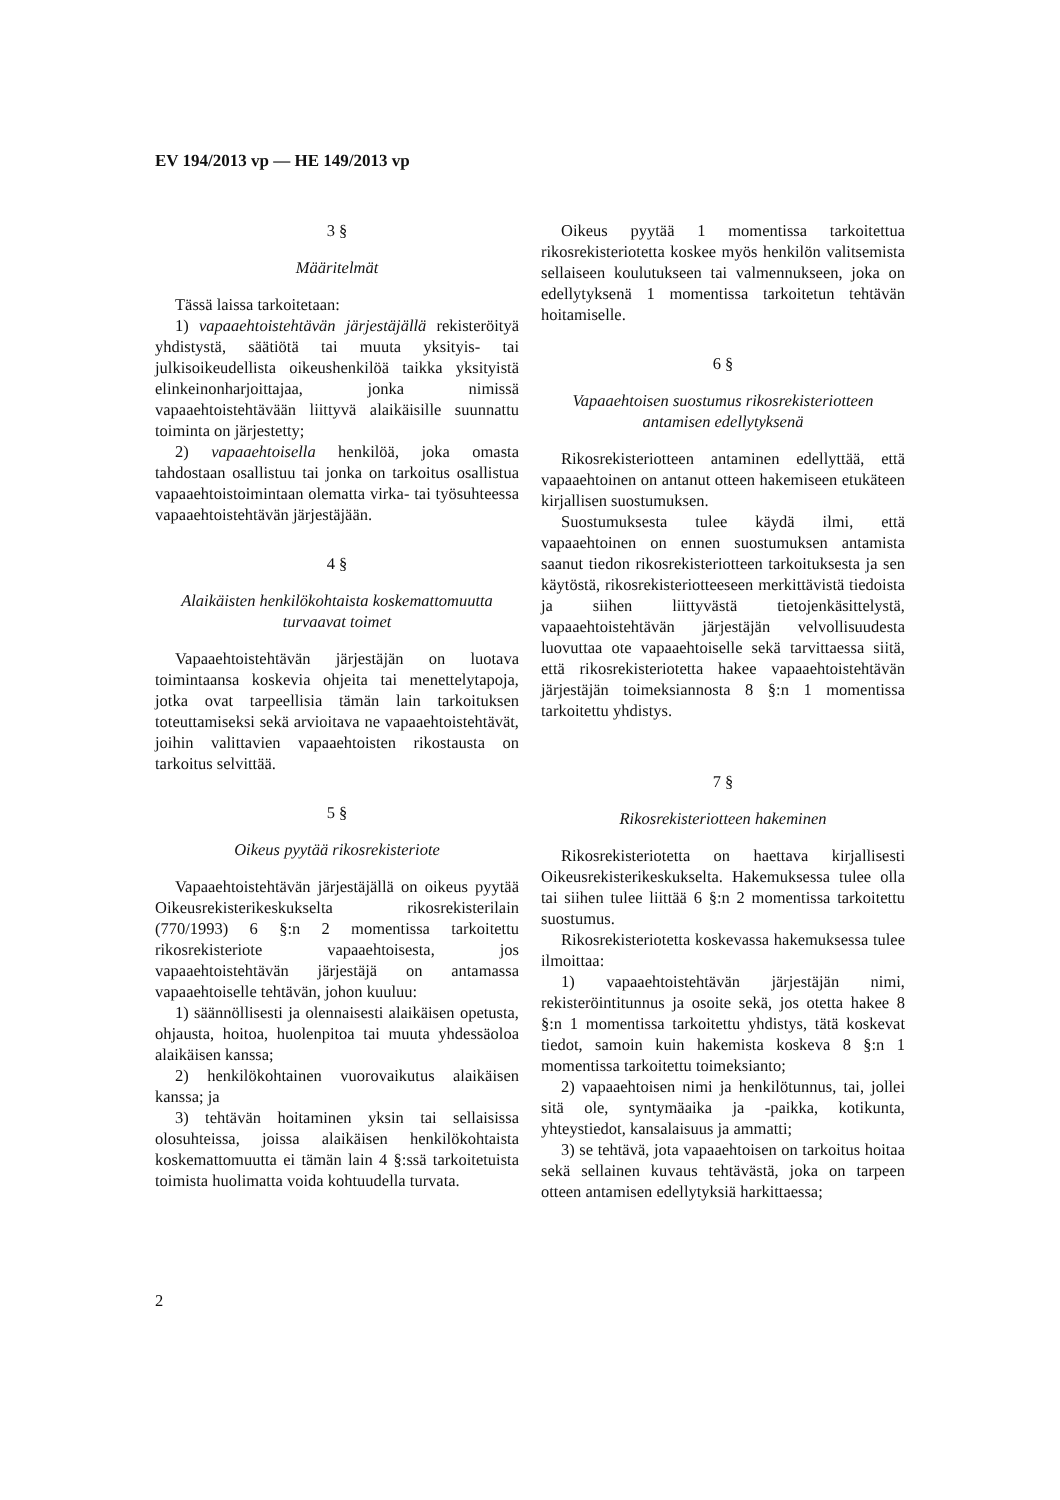EV 194/2013 vp — HE 149/2013 vp
3 §
Määritelmät
Tässä laissa tarkoitetaan:
1) vapaaehtoistehtävän järjestäjällä rekisteröityä yhdistystä, säätiötä tai muuta yksityis- tai julkisoikeudellista oikeushenkilöä taikka yksityistä elinkeinonharjoittajaa, jonka nimissä vapaaehtoistehtävään liittyvä alaikäisille suunnattu toiminta on järjestetty;
2) vapaaehtoisella henkilöä, joka omasta tahdostaan osallistuu tai jonka on tarkoitus osallistua vapaaehtoistoimintaan olematta virka- tai työsuhteessa vapaaehtoistehtävän järjestäjään.
4 §
Alaikäisten henkilökohtaista koskemattomuutta turvaavat toimet
Vapaaehtoistehtävän järjestäjän on luotava toimintaansa koskevia ohjeita tai menettelytapoja, jotka ovat tarpeellisia tämän lain tarkoituksen toteuttamiseksi sekä arvioitava ne vapaaehtoistehtävät, joihin valittavien vapaaehtoisten rikostausta on tarkoitus selvittää.
5 §
Oikeus pyytää rikosrekisteriote
Vapaaehtoistehtävän järjestäjällä on oikeus pyytää Oikeusrekisterikeskukselta rikosrekisterilain (770/1993) 6 §:n 2 momentissa tarkoitettu rikosrekisteriote vapaaehtoisesta, jos vapaaehtoistehtävän järjestäjä on antamassa vapaaehtoiselle tehtävän, johon kuuluu:
1) säännöllisesti ja olennaisesti alaikäisen opetusta, ohjausta, hoitoa, huolenpitoa tai muuta yhdessäoloa alaikäisen kanssa;
2) henkilökohtainen vuorovaikutus alaikäisen kanssa; ja
3) tehtävän hoitaminen yksin tai sellaisissa olosuhteissa, joissa alaikäisen henkilökohtaista koskemattomuutta ei tämän lain 4 §:ssä tarkoitetuista toimista huolimatta voida kohtuudella turvata.
Oikeus pyytää 1 momentissa tarkoitettua rikosrekisteriotetta koskee myös henkilön valitsemista sellaiseen koulutukseen tai valmennukseen, joka on edellytyksenä 1 momentissa tarkoitetun tehtävän hoitamiselle.
6 §
Vapaaehtoisen suostumus rikosrekisteriotteen antamisen edellytyksenä
Rikosrekisteriotteen antaminen edellyttää, että vapaaehtoinen on antanut otteen hakemiseen etukäteen kirjallisen suostumuksen.
Suostumuksesta tulee käydä ilmi, että vapaaehtoinen on ennen suostumuksen antamista saanut tiedon rikosrekisteriotteen tarkoituksesta ja sen käytöstä, rikosrekisteriotteeseen merkittävistä tiedoista ja siihen liittyvästä tietojenkäsittelystä, vapaaehtoistehtävän järjestäjän velvollisuudesta luovuttaa ote vapaaehtoiselle sekä tarvittaessa siitä, että rikosrekisteriotetta hakee vapaaehtoistehtävän järjestäjän toimeksiannosta 8 §:n 1 momentissa tarkoitettu yhdistys.
7 §
Rikosrekisteriotteen hakeminen
Rikosrekisteriotetta on haettava kirjallisesti Oikeusrekisterikeskukselta. Hakemuksessa tulee olla tai siihen tulee liittää 6 §:n 2 momentissa tarkoitettu suostumus.
Rikosrekisteriotetta koskevassa hakemuksessa tulee ilmoittaa:
1) vapaaehtoistehtävän järjestäjän nimi, rekisteröintitunnus ja osoite sekä, jos otetta hakee 8 §:n 1 momentissa tarkoitettu yhdistys, tätä koskevat tiedot, samoin kuin hakemista koskeva 8 §:n 1 momentissa tarkoitettu toimeksianto;
2) vapaaehtoisen nimi ja henkilötunnus, tai, jollei sitä ole, syntymäaika ja -paikka, kotikunta, yhteystiedot, kansalaisuus ja ammatti;
3) se tehtävä, jota vapaaehtoisen on tarkoitus hoitaa sekä sellainen kuvaus tehtävästä, joka on tarpeen otteen antamisen edellytyksiä harkittaessa;
2